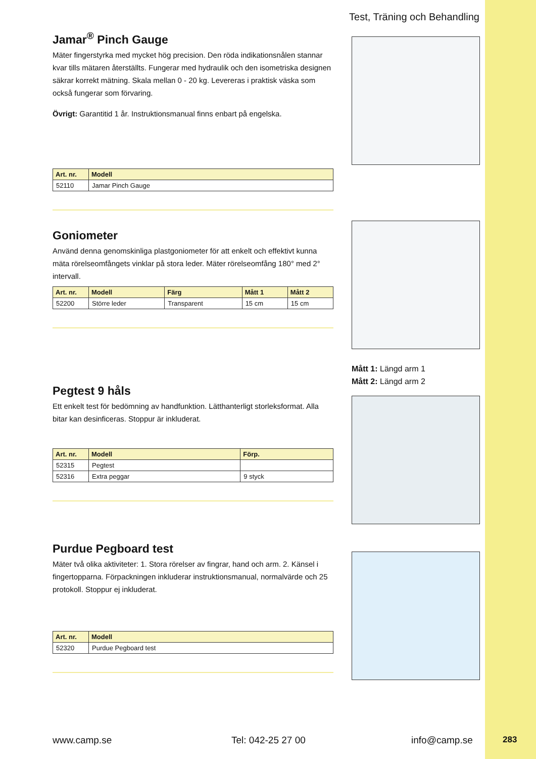Test, Träning och Behandling
Jamar<sup>®</sup> Pinch Gauge
Mäter fingerstyrka med mycket hög precision. Den röda indikationsnålen stannar kvar tills mätaren återställts. Fungerar med hydraulik och den isometriska designen säkrar korrekt mätning. Skala mellan 0 - 20 kg. Levereras i praktisk väska som också fungerar som förvaring.
Övrigt: Garantitid 1 år. Instruktionsmanual finns enbart på engelska.
| Art. nr. | Modell |
| --- | --- |
| 52110 | Jamar Pinch Gauge |
Goniometer
Använd denna genomskinliga plastgoniometer för att enkelt och effektivt kunna mäta rörelseomfångets vinklar på stora leder. Mäter rörelseomfång 180° med 2° intervall.
| Art. nr. | Modell | Färg | Mått 1 | Mått 2 |
| --- | --- | --- | --- | --- |
| 52200 | Större leder | Transparent | 15 cm | 15 cm |
Pegtest 9 håls
Ett enkelt test för bedömning av handfunktion. Lätthanterligt storleksformat. Alla bitar kan desinficeras. Stoppur är inkluderat.
| Art. nr. | Modell | Förp. |
| --- | --- | --- |
| 52315 | Pegtest | |
| 52316 | Extra peggar | 9 styck |
Purdue Pegboard test
Mäter två olika aktiviteter: 1. Stora rörelser av fingrar, hand och arm. 2. Känsel i fingertopparna. Förpackningen inkluderar instruktionsmanual, normalvärde och 25 protokoll. Stoppur ej inkluderat.
| Art. nr. | Modell |
| --- | --- |
| 52320 | Purdue Pegboard test |
Mått 1: Längd arm 1
Mått 2: Längd arm 2
www.camp.se Tel: 042-25 27 00 info@camp.se 283